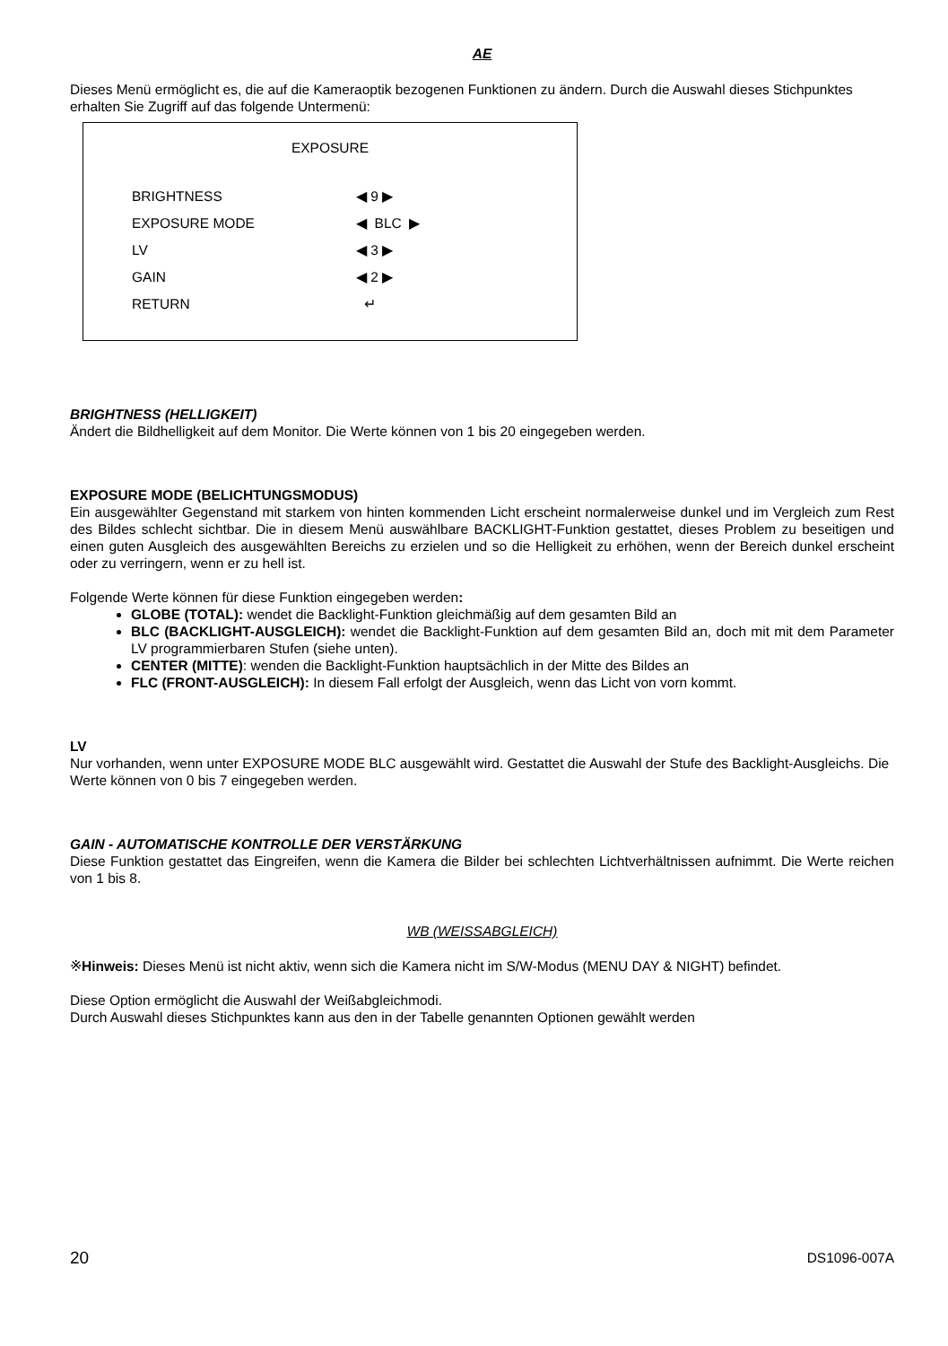AE
Dieses Menü ermöglicht es, die auf die Kameraoptik bezogenen Funktionen zu ändern. Durch die Auswahl dieses Stichpunktes erhalten Sie Zugriff auf das folgende Untermenü:
EXPOSURE
BRIGHTNESS ◀ 9 ▶
EXPOSURE MODE ◀ BLC ▶
LV ◀ 3 ▶
GAIN ◀ 2 ▶
RETURN ↵
BRIGHTNESS (HELLIGKEIT)
Ändert die Bildhelligkeit auf dem Monitor. Die Werte können von 1 bis 20 eingegeben werden.
EXPOSURE MODE (BELICHTUNGSMODUS)
Ein ausgewählter Gegenstand mit starkem von hinten kommenden Licht erscheint normalerweise dunkel und im Vergleich zum Rest des Bildes schlecht sichtbar. Die in diesem Menü auswählbare BACKLIGHT-Funktion gestattet, dieses Problem zu beseitigen und einen guten Ausgleich des ausgewählten Bereichs zu erzielen und so die Helligkeit zu erhöhen, wenn der Bereich dunkel erscheint oder zu verringern, wenn er zu hell ist.
Folgende Werte können für diese Funktion eingegeben werden:
GLOBE (TOTAL): wendet die Backlight-Funktion gleichmäßig auf dem gesamten Bild an
BLC (BACKLIGHT-AUSGLEICH): wendet die Backlight-Funktion auf dem gesamten Bild an, doch mit mit dem Parameter LV programmierbaren Stufen (siehe unten).
CENTER (MITTE): wenden die Backlight-Funktion hauptsächlich in der Mitte des Bildes an
FLC (FRONT-AUSGLEICH): In diesem Fall erfolgt der Ausgleich, wenn das Licht von vorn kommt.
LV
Nur vorhanden, wenn unter EXPOSURE MODE BLC ausgewählt wird. Gestattet die Auswahl der Stufe des Backlight-Ausgleichs. Die Werte können von 0 bis 7 eingegeben werden.
GAIN - AUTOMATISCHE KONTROLLE DER VERSTÄRKUNG
Diese Funktion gestattet das Eingreifen, wenn die Kamera die Bilder bei schlechten Lichtverhältnissen aufnimmt. Die Werte reichen von 1 bis 8.
WB (WEISSABGLEICH)
※Hinweis: Dieses Menü ist nicht aktiv, wenn sich die Kamera nicht im S/W-Modus (MENU DAY & NIGHT) befindet.
Diese Option ermöglicht die Auswahl der Weißabgleichmodi.
Durch Auswahl dieses Stichpunktes kann aus den in der Tabelle genannten Optionen gewählt werden
20 DS1096-007A